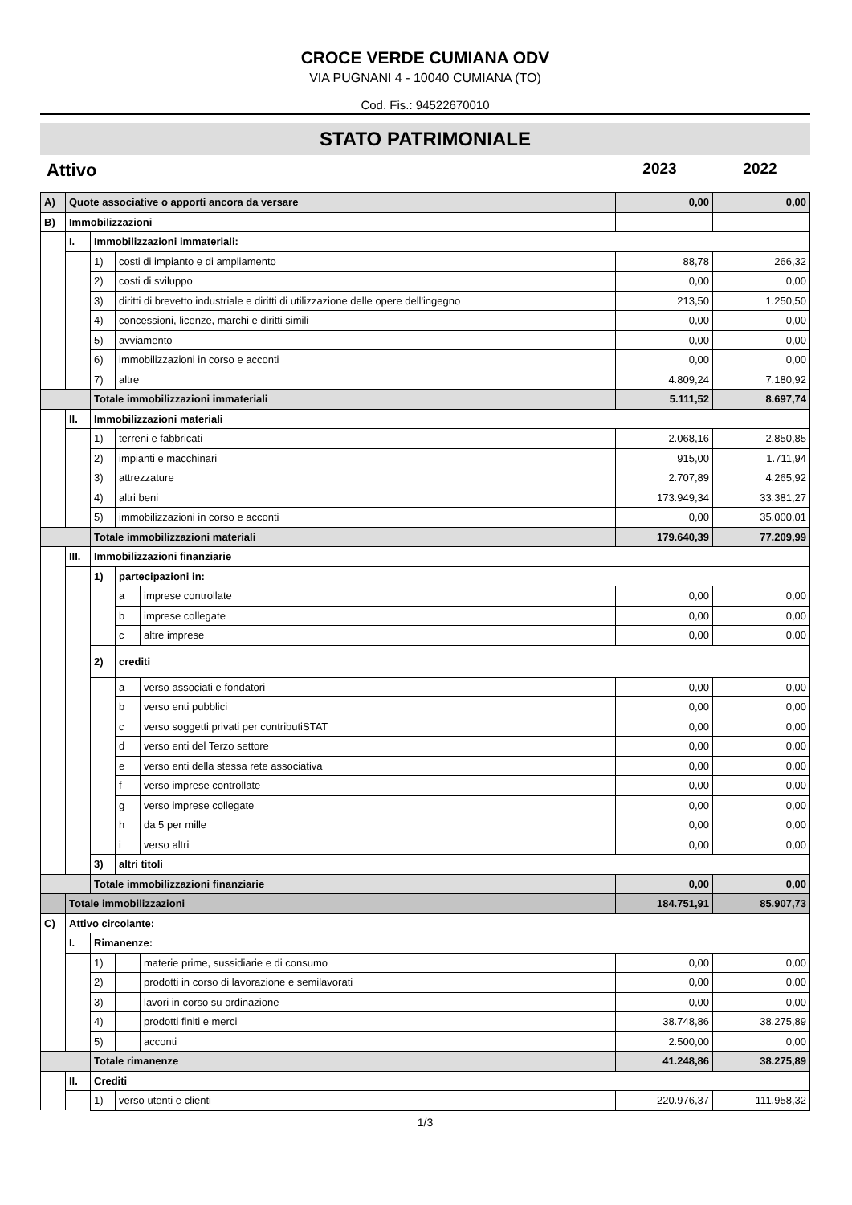CROCE VERDE CUMIANA ODV
VIA PUGNANI 4 - 10040 CUMIANA (TO)
Cod. Fis.: 94522670010
STATO PATRIMONIALE
Attivo 2023 2022
| A) | Quote associative o apporti ancora da versare | | | | 0,00 | 0,00 |
| B) | Immobilizzazioni | | | | | |
| | I. | Immobilizzazioni immateriali: | | | | |
| | | 1) | costi di impianto e di ampliamento | | 88,78 | 266,32 |
| | | 2) | costi di sviluppo | | 0,00 | 0,00 |
| | | 3) | diritti di brevetto industriale e diritti di utilizzazione delle opere dell'ingegno | | 213,50 | 1.250,50 |
| | | 4) | concessioni, licenze, marchi e diritti simili | | 0,00 | 0,00 |
| | | 5) | avviamento | | 0,00 | 0,00 |
| | | 6) | immobilizzazioni in corso e acconti | | 0,00 | 0,00 |
| | | 7) | altre | | 4.809,24 | 7.180,92 |
| | | Totale immobilizzazioni immateriali | | | 5.111,52 | 8.697,74 |
| | II. | Immobilizzazioni materiali | | | | |
| | | 1) | terreni e fabbricati | | 2.068,16 | 2.850,85 |
| | | 2) | impianti e macchinari | | 915,00 | 1.711,94 |
| | | 3) | attrezzature | | 2.707,89 | 4.265,92 |
| | | 4) | altri beni | | 173.949,34 | 33.381,27 |
| | | 5) | immobilizzazioni in corso e acconti | | 0,00 | 35.000,01 |
| | | Totale immobilizzazioni materiali | | | 179.640,39 | 77.209,99 |
| | III. | Immobilizzazioni finanziarie | | | | |
| | | 1) | partecipazioni in: | | | |
| | | | a | imprese controllate | 0,00 | 0,00 |
| | | | b | imprese collegate | 0,00 | 0,00 |
| | | | c | altre imprese | 0,00 | 0,00 |
| | | 2) | crediti | | | |
| | | | a | verso associati e fondatori | 0,00 | 0,00 |
| | | | b | verso enti pubblici | 0,00 | 0,00 |
| | | | c | verso soggetti privati per contributiSTAT | 0,00 | 0,00 |
| | | | d | verso enti del Terzo settore | 0,00 | 0,00 |
| | | | e | verso enti della stessa rete associativa | 0,00 | 0,00 |
| | | | f | verso imprese controllate | 0,00 | 0,00 |
| | | | g | verso imprese collegate | 0,00 | 0,00 |
| | | | h | da 5 per mille | 0,00 | 0,00 |
| | | | i | verso altri | 0,00 | 0,00 |
| | | 3) | altri titoli | | | |
| | | Totale immobilizzazioni finanziarie | | | 0,00 | 0,00 |
| | Totale immobilizzazioni | | | | 184.751,91 | 85.907,73 |
| C) | Attivo circolante: | | | | | |
| | I. | Rimanenze: | | | | |
| | | 1) | | materie prime, sussidiarie e di consumo | 0,00 | 0,00 |
| | | 2) | | prodotti in corso di lavorazione e semilavorati | 0,00 | 0,00 |
| | | 3) | | lavori in corso su ordinazione | 0,00 | 0,00 |
| | | 4) | | prodotti finiti e merci | 38.748,86 | 38.275,89 |
| | | 5) | | acconti | 2.500,00 | 0,00 |
| | | Totale rimanenze | | | 41.248,86 | 38.275,89 |
| | II. | Crediti | | | | |
| | | 1) | verso utenti e clienti | | 220.976,37 | 111.958,32 |
1/3